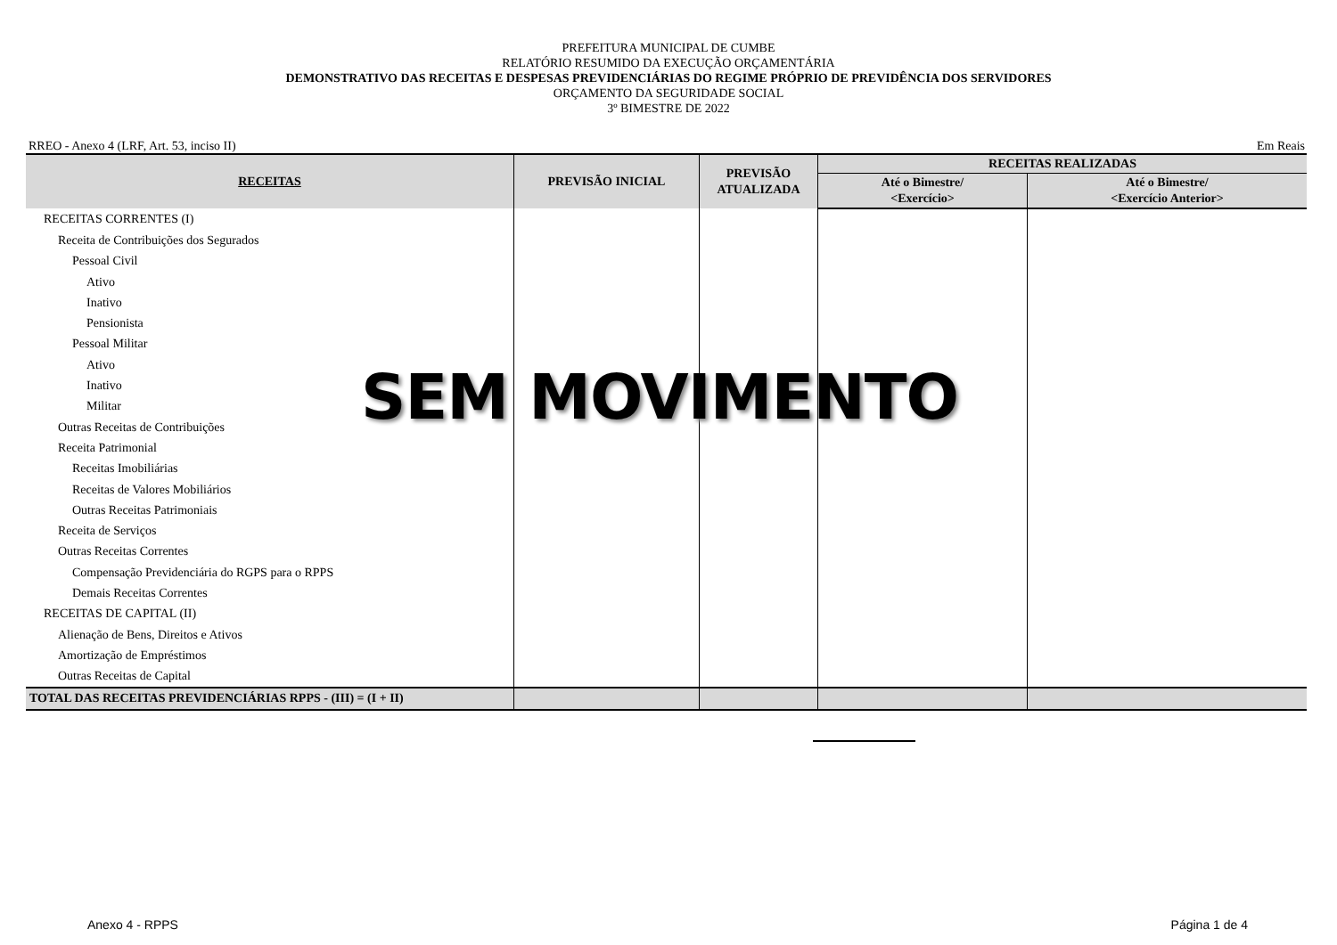PREFEITURA MUNICIPAL DE CUMBE
RELATÓRIO RESUMIDO DA EXECUÇÃO ORÇAMENTÁRIA
DEMONSTRATIVO DAS RECEITAS E DESPESAS PREVIDENCIÁRIAS DO REGIME PRÓPRIO DE PREVIDÊNCIA DOS SERVIDORES
ORÇAMENTO DA SEGURIDADE SOCIAL
3º BIMESTRE DE 2022
RREO - Anexo 4 (LRF, Art. 53, inciso II) Em Reais
| RECEITAS | PREVISÃO INICIAL | PREVISÃO ATUALIZADA | RECEITAS REALIZADAS | |
| --- | --- | --- | --- | --- |
| | | | Até o Bimestre/ <Exercício> | Até o Bimestre/ <Exercício Anterior> |
| RECEITAS CORRENTES (I) | | | | |
| Receita de Contribuições dos Segurados | | | | |
| Pessoal Civil | | | | |
| Ativo | | | | |
| Inativo | | | | |
| Pensionista | | | | |
| Pessoal Militar | | | | |
| Ativo | | | | |
| Inativo | | | | |
| Militar | | | | |
| Outras Receitas de Contribuições | | | | |
| Receita Patrimonial | | | | |
| Receitas Imobiliárias | | | | |
| Receitas de Valores Mobiliários | | | | |
| Outras Receitas Patrimoniais | | | | |
| Receita de Serviços | | | | |
| Outras Receitas Correntes | | | | |
| Compensação Previdenciária do RGPS para o RPPS | | | | |
| Demais Receitas Correntes | | | | |
| RECEITAS DE CAPITAL (II) | | | | |
| Alienação de Bens, Direitos e Ativos | | | | |
| Amortização de Empréstimos | | | | |
| Outras Receitas de Capital | | | | |
| TOTAL DAS RECEITAS PREVIDENCIÁRIAS RPPS - (III) = (I + II) | | | | |
SEM MOVIMENTO
Anexo 4 - RPPS Página 1 de 4